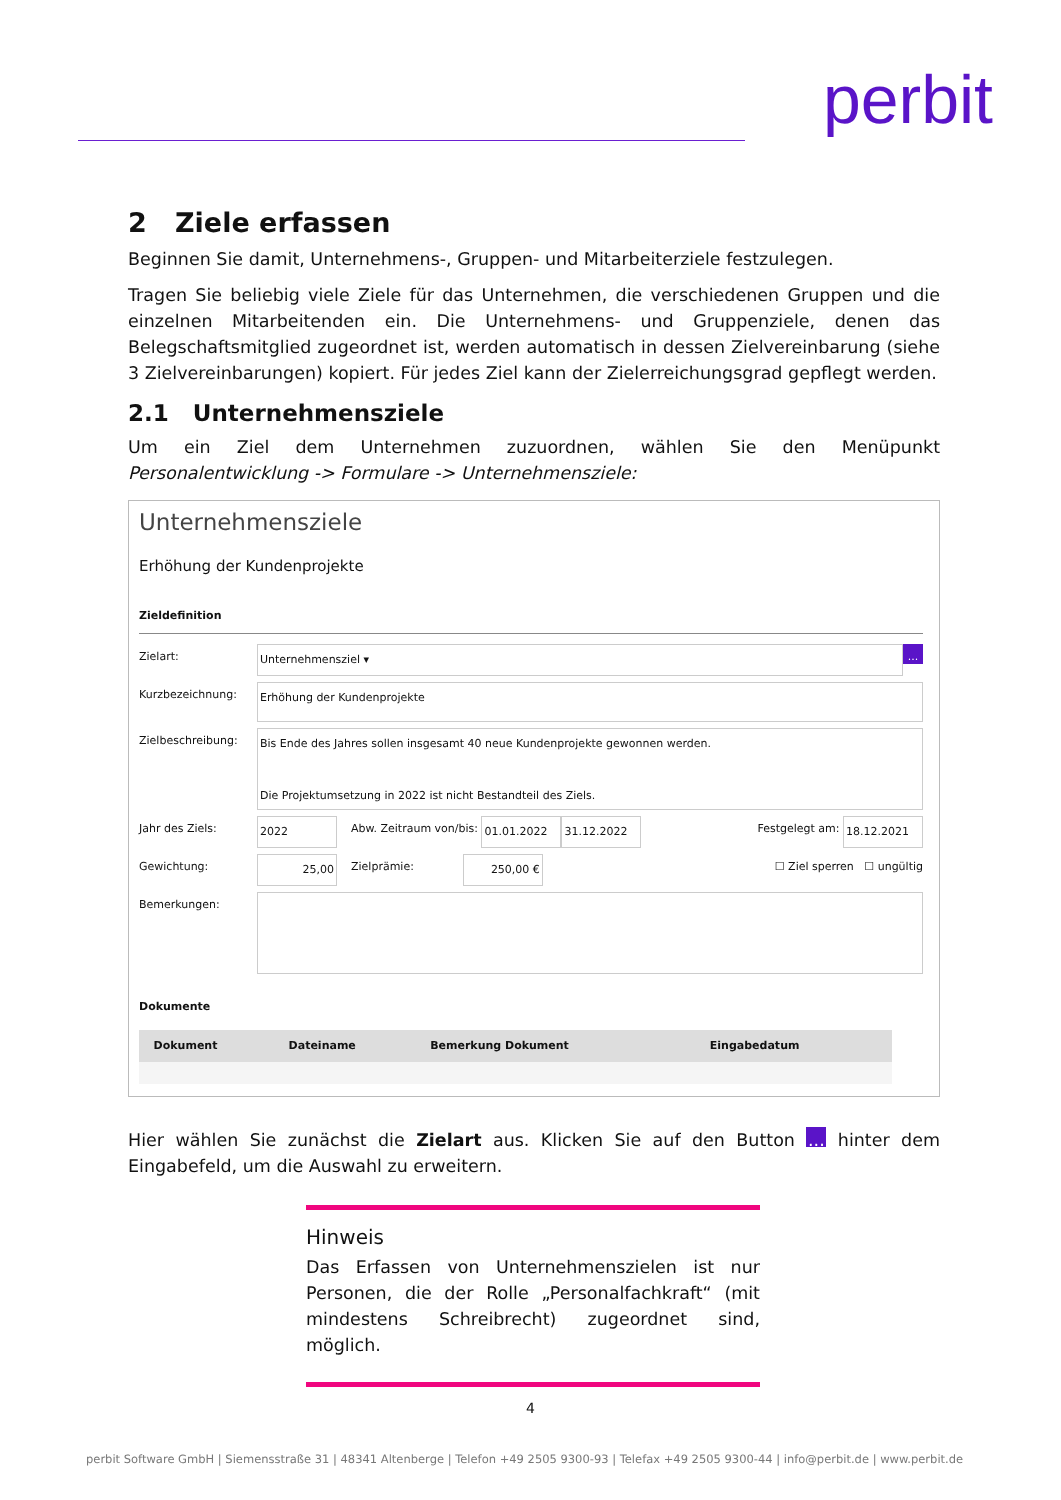perbit
2 Ziele erfassen
Beginnen Sie damit, Unternehmens-, Gruppen- und Mitarbeiterziele festzulegen.
Tragen Sie beliebig viele Ziele für das Unternehmen, die verschiedenen Gruppen und die einzelnen Mitarbeitenden ein. Die Unternehmens- und Gruppenziele, denen das Belegschaftsmitglied zugeordnet ist, werden automatisch in dessen Zielvereinbarung (siehe 3 Zielvereinbarungen) kopiert. Für jedes Ziel kann der Zielerreichungsgrad gepflegt werden.
2.1 Unternehmensziele
Um ein Ziel dem Unternehmen zuzuordnen, wählen Sie den Menüpunkt Personalentwicklung -> Formulare -> Unternehmensziele:
Unternehmensziele
Erhöhung der Kundenprojekte
Zieldefinition
Zielart: Unternehmensziel ▾ ...
Kurzbezeichnung: Erhöhung der Kundenprojekte
Zielbeschreibung: Bis Ende des Jahres sollen insgesamt 40 neue Kundenprojekte gewonnen werden.
Die Projektumsetzung in 2022 ist nicht Bestandteil des Ziels.
Jahr des Ziels: 2022 Abw. Zeitraum von/bis: 01.01.2022 31.12.2022 Festgelegt am: 18.12.2021
Gewichtung: 25,00 Zielprämie: 250,00 € ☐ Ziel sperren ☐ ungültig
Bemerkungen:
Dokumente
| | Dokument | Dateiname | Bemerkung Dokument | Eingabedatum |
| --- | --- | --- | --- | --- |
Hier wählen Sie zunächst die Zielart aus. Klicken Sie auf den Button ... hinter dem Eingabefeld, um die Auswahl zu erweitern.
Hinweis
Das Erfassen von Unternehmenszielen ist nur Personen, die der Rolle „Personalfachkraft“ (mit mindestens Schreibrecht) zugeordnet sind, möglich.
4
perbit Software GmbH | Siemensstraße 31 | 48341 Altenberge | Telefon +49 2505 9300-93 | Telefax +49 2505 9300-44 | info@perbit.de | www.perbit.de